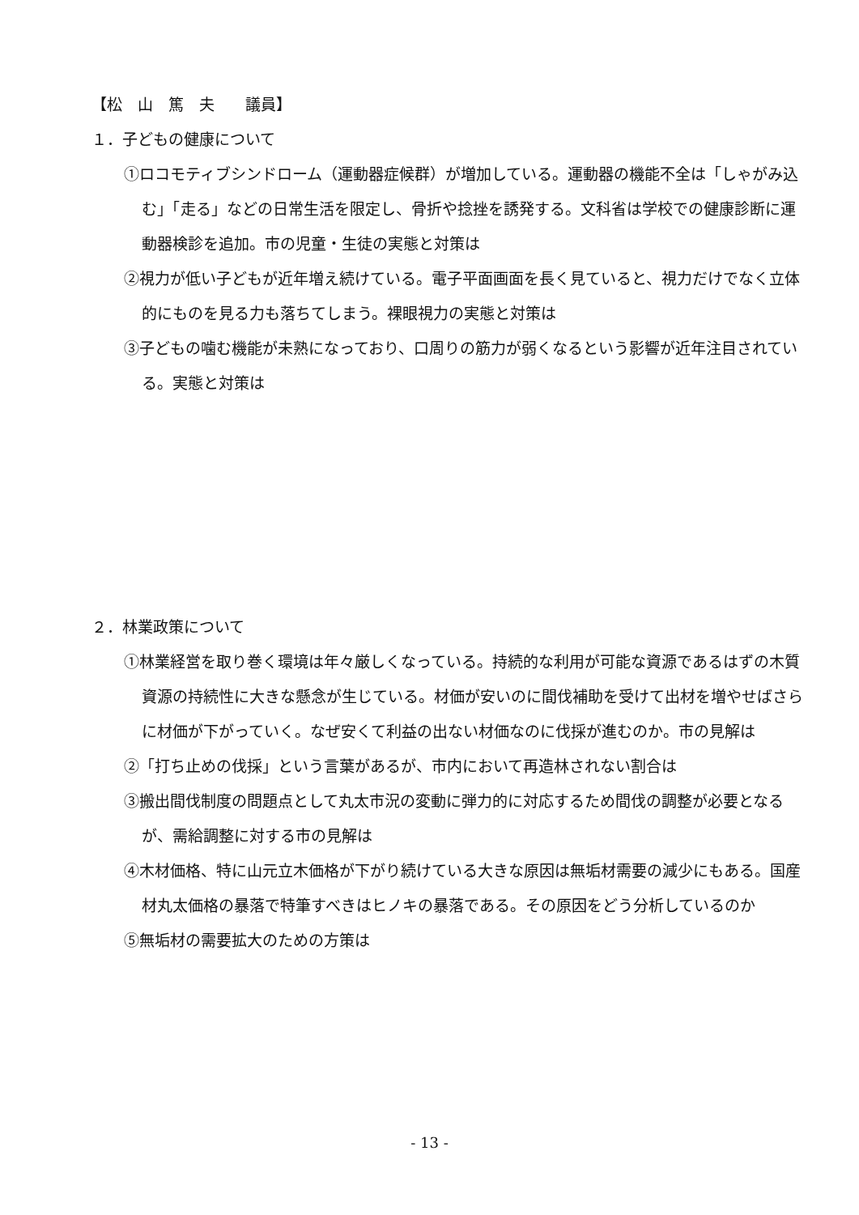【松　山　篤　夫　　議員】
１．子どもの健康について
①ロコモティブシンドローム（運動器症候群）が増加している。運動器の機能不全は「しゃがみ込む」「走る」などの日常生活を限定し、骨折や捻挫を誘発する。文科省は学校での健康診断に運動器検診を追加。市の児童・生徒の実態と対策は
②視力が低い子どもが近年増え続けている。電子平面画面を長く見ていると、視力だけでなく立体的にものを見る力も落ちてしまう。裸眼視力の実態と対策は
③子どもの噛む機能が未熟になっており、口周りの筋力が弱くなるという影響が近年注目されている。実態と対策は
２．林業政策について
①林業経営を取り巻く環境は年々厳しくなっている。持続的な利用が可能な資源であるはずの木質資源の持続性に大きな懸念が生じている。材価が安いのに間伐補助を受けて出材を増やせばさらに材価が下がっていく。なぜ安くて利益の出ない材価なのに伐採が進むのか。市の見解は
②「打ち止めの伐採」という言葉があるが、市内において再造林されない割合は
③搬出間伐制度の問題点として丸太市況の変動に弾力的に対応するため間伐の調整が必要となるが、需給調整に対する市の見解は
④木材価格、特に山元立木価格が下がり続けている大きな原因は無垢材需要の減少にもある。国産材丸太価格の暴落で特筆すべきはヒノキの暴落である。その原因をどう分析しているのか
⑤無垢材の需要拡大のための方策は
- 13 -